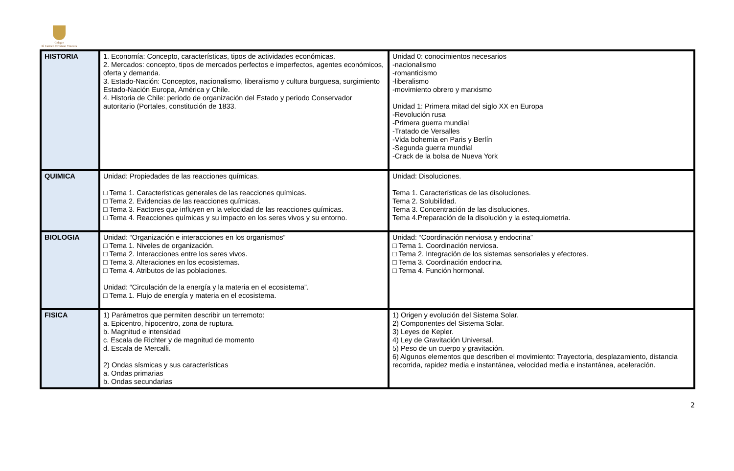Colegio
El Carmen Teresiano Vitacura
| HISTORIA | 1. Economía: Concepto, características, tipos de actividades económicas. 2. Mercados: concepto, tipos de mercados perfectos e imperfectos, agentes económicos, oferta y demanda. 3. Estado-Nación: Conceptos, nacionalismo, liberalismo y cultura burguesa, surgimiento Estado-Nación Europa, América y Chile. 4. Historia de Chile: periodo de organización del Estado y periodo Conservador autoritario (Portales, constitución de 1833. | Unidad 0: conocimientos necesarios -nacionalismo -romanticismo -liberalismo -movimiento obrero y marxismo Unidad 1: Primera mitad del siglo XX en Europa -Revolución rusa -Primera guerra mundial -Tratado de Versalles -Vida bohemia en Paris y Berlín -Segunda guerra mundial -Crack de la bolsa de Nueva York |
| QUIMICA | Unidad: Propiedades de las reacciones químicas. □ Tema 1. Características generales de las reacciones químicas. □ Tema 2. Evidencias de las reacciones químicas. □ Tema 3. Factores que influyen en la velocidad de las reacciones químicas. □ Tema 4. Reacciones químicas y su impacto en los seres vivos y su entorno. | Unidad: Disoluciones. Tema 1. Características de las disoluciones. Tema 2. Solubilidad. Tema 3. Concentración de las disoluciones. Tema 4.Preparación de la disolución y la estequiometria. |
| BIOLOGIA | Unidad: “Organización e interacciones en los organismos” □ Tema 1. Niveles de organización. □ Tema 2. Interacciones entre los seres vivos. □ Tema 3. Alteraciones en los ecosistemas. □ Tema 4. Atributos de las poblaciones. Unidad: “Circulación de la energía y la materia en el ecosistema”. □ Tema 1. Flujo de energía y materia en el ecosistema. | Unidad: “Coordinación nerviosa y endocrina” □ Tema 1. Coordinación nerviosa. □ Tema 2. Integración de los sistemas sensoriales y efectores. □ Tema 3. Coordinación endocrina. □ Tema 4. Función hormonal. |
| FISICA | 1) Parámetros que permiten describir un terremoto: a. Epicentro, hipocentro, zona de ruptura. b. Magnitud e intensidad c. Escala de Richter y de magnitud de momento d. Escala de Mercalli. 2) Ondas sísmicas y sus características a. Ondas primarias b. Ondas secundarias | 1) Origen y evolución del Sistema Solar. 2) Componentes del Sistema Solar. 3) Leyes de Kepler. 4) Ley de Gravitación Universal. 5) Peso de un cuerpo y gravitación. 6) Algunos elementos que describen el movimiento: Trayectoria, desplazamiento, distancia recorrida, rapidez media e instantánea, velocidad media e instantánea, aceleración. |
2